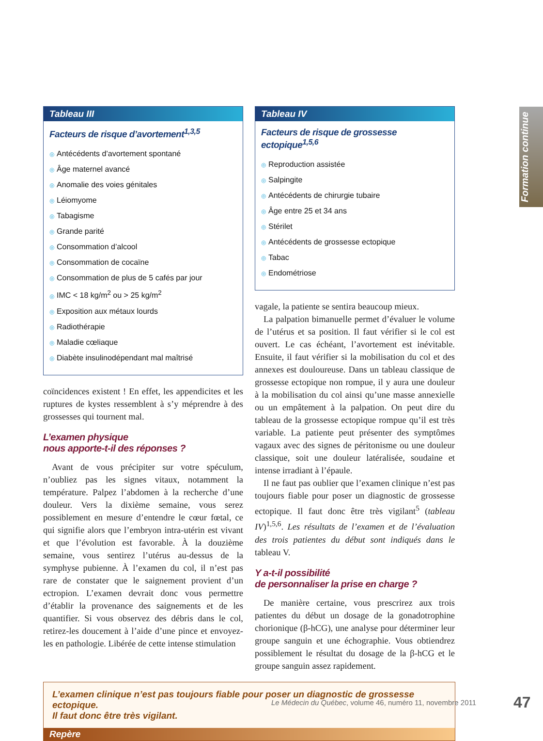Formation continue
Tableau III
Facteurs de risque d’avortement<sup>1,3,5</sup>
◎ Antécédents d’avortement spontané
◎ Âge maternel avancé
◎ Anomalie des voies génitales
◎ Léiomyome
◎ Tabagisme
◎ Grande parité
◎ Consommation d’alcool
◎ Consommation de cocaïne
◎ Consommation de plus de 5 cafés par jour
◎ IMC < 18 kg/m<sup>2</sup> ou > 25 kg/m<sup>2</sup>
◎ Exposition aux métaux lourds
◎ Radiothérapie
◎ Maladie cœliaque
◎ Diabète insulinodépendant mal maîtrisé
coïncidences existent ! En effet, les appendicites et les ruptures de kystes ressemblent à s’y méprendre à des grossesses qui tournent mal.
L’examen physique
nous apporte-t-il des réponses ?
Avant de vous précipiter sur votre spéculum, n’oubliez pas les signes vitaux, notamment la température. Palpez l’abdomen à la recherche d’une douleur. Vers la dixième semaine, vous serez possiblement en mesure d’entendre le cœur fœtal, ce qui signifie alors que l’embryon intra-utérin est vivant et que l’évolution est favorable. À la douzième semaine, vous sentirez l’utérus au-dessus de la symphyse pubienne. À l’examen du col, il n’est pas rare de constater que le saignement provient d’un ectropion. L’examen devrait donc vous permettre d’établir la provenance des saignements et de les quantifier. Si vous observez des débris dans le col, retirez-les doucement à l’aide d’une pince et envoyez-les en pathologie. Libérée de cette intense stimulation
Tableau IV
Facteurs de risque de grossesse ectopique<sup>1,5,6</sup>
◎ Reproduction assistée
◎ Salpingite
◎ Antécédents de chirurgie tubaire
◎ Âge entre 25 et 34 ans
◎ Stérilet
◎ Antécédents de grossesse ectopique
◎ Tabac
◎ Endométriose
vagale, la patiente se sentira beaucoup mieux.
La palpation bimanuelle permet d’évaluer le volume de l’utérus et sa position. Il faut vérifier si le col est ouvert. Le cas échéant, l’avortement est inévitable. Ensuite, il faut vérifier si la mobilisation du col et des annexes est douloureuse. Dans un tableau classique de grossesse ectopique non rompue, il y aura une douleur à la mobilisation du col ainsi qu’une masse annexielle ou un empâtement à la palpation. On peut dire du tableau de la grossesse ectopique rompue qu’il est très variable. La patiente peut présenter des symptômes vagaux avec des signes de péritonisme ou une douleur classique, soit une douleur latéralisée, soudaine et intense irradiant à l’épaule.
Il ne faut pas oublier que l’examen clinique n’est pas toujours fiable pour poser un diagnostic de grossesse ectopique. Il faut donc être très vigilant<sup>5</sup> (tableau IV)<sup>1,5,6</sup>. Les résultats de l’examen et de l’évaluation des trois patientes du début sont indiqués dans le tableau V.
Y a-t-il possibilité
de personnaliser la prise en charge ?
De manière certaine, vous prescrirez aux trois patientes du début un dosage de la gonadotrophine chorionique (β-hCG), une analyse pour déterminer leur groupe sanguin et une échographie. Vous obtiendrez possiblement le résultat du dosage de la β-hCG et le groupe sanguin assez rapidement.
L’examen clinique n’est pas toujours fiable pour poser un diagnostic de grossesse ectopique.
Il faut donc être très vigilant.
Repère
Le Médecin du Québec, volume 46, numéro 11, novembre 2011
47